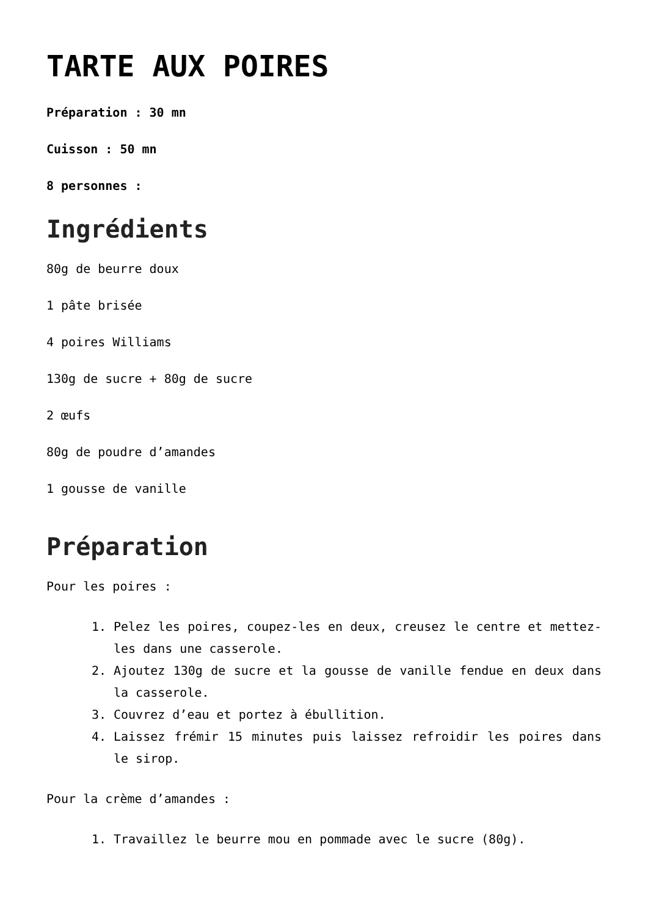TARTE AUX POIRES
Préparation : 30 mn
Cuisson : 50 mn
8 personnes :
Ingrédients
80g de beurre doux
1 pâte brisée
4 poires Williams
130g de sucre + 80g de sucre
2 œufs
80g de poudre d’amandes
1 gousse de vanille
Préparation
Pour les poires :
1. Pelez les poires, coupez-les en deux, creusez le centre et mettez-les dans une casserole.
2. Ajoutez 130g de sucre et la gousse de vanille fendue en deux dans la casserole.
3. Couvrez d’eau et portez à ébullition.
4. Laissez frémir 15 minutes puis laissez refroidir les poires dans le sirop.
Pour la crème d’amandes :
1. Travaillez le beurre mou en pommade avec le sucre (80g).